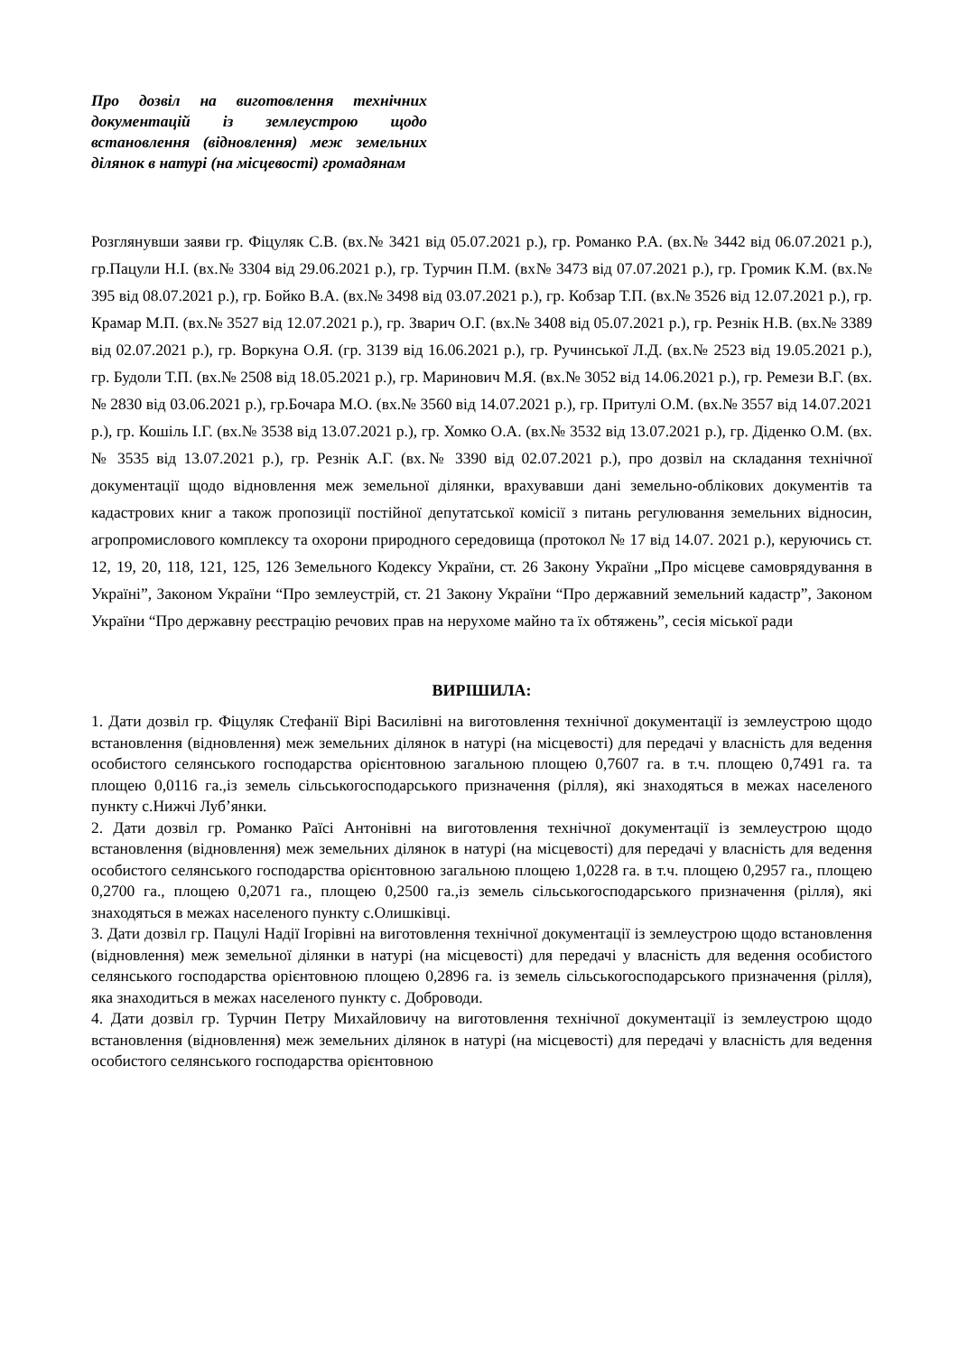Про дозвіл на виготовлення технічних документацій із землеустрою щодо встановлення (відновлення) меж земельних ділянок в натурі (на місцевості) громадянам
Розглянувши заяви гр. Фіцуляк С.В. (вх.№ 3421 від 05.07.2021 р.), гр. Романко Р.А. (вх.№ 3442 від 06.07.2021 р.), гр.Пацули Н.І. (вх.№ 3304 від 29.06.2021 р.), гр. Турчин П.М. (вх№ 3473 від 07.07.2021 р.), гр. Громик К.М. (вх.№ 395 від 08.07.2021 р.), гр. Бойко В.А. (вх.№ 3498 від 03.07.2021 р.), гр. Кобзар Т.П. (вх.№ 3526 від 12.07.2021 р.), гр. Крамар М.П. (вх.№ 3527 від 12.07.2021 р.), гр. Зварич О.Г. (вх.№ 3408 від 05.07.2021 р.), гр. Резнік Н.В. (вх.№ 3389 від 02.07.2021 р.), гр. Воркуна О.Я. (гр. 3139 від 16.06.2021 р.), гр. Ручинської Л.Д. (вх.№ 2523 від 19.05.2021 р.), гр. Будоли Т.П. (вх.№ 2508 від 18.05.2021 р.), гр. Маринович М.Я. (вх.№ 3052 від 14.06.2021 р.), гр. Ремези В.Г. (вх.№ 2830 від 03.06.2021 р.), гр.Бочара М.О. (вх.№ 3560 від 14.07.2021 р.), гр. Притулі О.М. (вх.№ 3557 від 14.07.2021 р.), гр. Кошіль І.Г. (вх.№ 3538 від 13.07.2021 р.), гр. Хомко О.А. (вх.№ 3532 від 13.07.2021 р.), гр. Діденко О.М. (вх.№ 3535 від 13.07.2021 р.), гр. Резнік А.Г. (вх.№ 3390 від 02.07.2021 р.), про дозвіл на складання технічної документації щодо відновлення меж земельної ділянки, врахувавши дані земельно-облікових документів та кадастрових книг а також пропозиції постійної депутатської комісії з питань регулювання земельних відносин, агропромислового комплексу та охорони природного середовища (протокол № 17 від 14.07. 2021 р.), керуючись ст. 12, 19, 20, 118, 121, 125, 126 Земельного Кодексу України, ст. 26 Закону України „Про місцеве самоврядування в Україні”, Законом України “Про землеустрій, ст. 21 Закону України “Про державний земельний кадастр”, Законом України “Про державну реєстрацію речових прав на нерухоме майно та їх обтяжень”, сесія міської ради
ВИРІШИЛА:
1. Дати дозвіл гр. Фіцуляк Стефанії Вірі Василівні на виготовлення технічної документації із землеустрою щодо встановлення (відновлення) меж земельних ділянок в натурі (на місцевості) для передачі у власність для ведення особистого селянського господарства орієнтовною загальною площею 0,7607 га. в т.ч. площею 0,7491 га. та площею 0,0116 га.,із земель сільськогосподарського призначення (рілля), які знаходяться в межах населеного пункту с.Нижчі Луб’янки.
2. Дати дозвіл гр. Романко Раїсі Антонівні на виготовлення технічної документації із землеустрою щодо встановлення (відновлення) меж земельних ділянок в натурі (на місцевості) для передачі у власність для ведення особистого селянського господарства орієнтовною загальною площею 1,0228 га. в т.ч. площею 0,2957 га., площею 0,2700 га., площею 0,2071 га., площею 0,2500 га.,із земель сільськогосподарського призначення (рілля), які знаходяться в межах населеного пункту с.Олишківці.
3. Дати дозвіл гр. Пацулі Надії Ігорівні на виготовлення технічної документації із землеустрою щодо встановлення (відновлення) меж земельної ділянки в натурі (на місцевості) для передачі у власність для ведення особистого селянського господарства орієнтовною площею 0,2896 га. із земель сільськогосподарського призначення (рілля), яка знаходиться в межах населеного пункту с. Доброводи.
4. Дати дозвіл гр. Турчин Петру Михайловичу на виготовлення технічної документації із землеустрою щодо встановлення (відновлення) меж земельних ділянок в натурі (на місцевості) для передачі у власність для ведення особистого селянського господарства орієнтовною